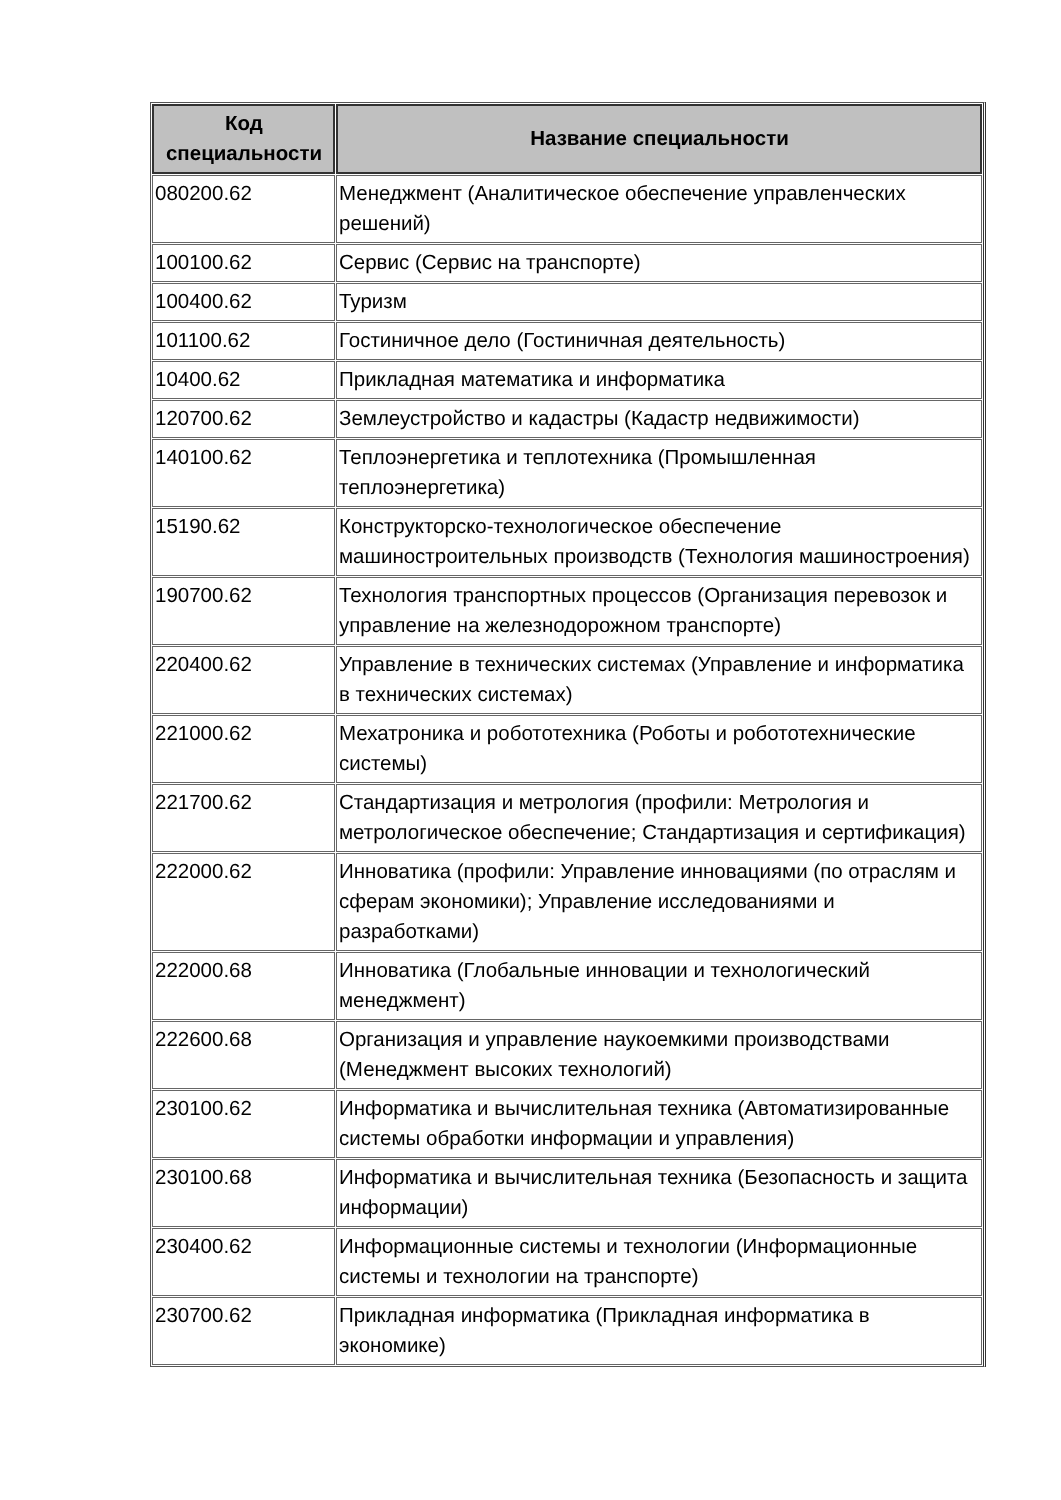| Код специальности | Название специальности |
| --- | --- |
| 080200.62 | Менеджмент (Аналитическое обеспечение управленческих решений) |
| 100100.62 | Сервис (Сервис на транспорте) |
| 100400.62 | Туризм |
| 101100.62 | Гостиничное дело (Гостиничная деятельность) |
| 10400.62 | Прикладная математика и информатика |
| 120700.62 | Землеустройство и кадастры (Кадастр недвижимости) |
| 140100.62 | Теплоэнергетика и теплотехника (Промышленная теплоэнергетика) |
| 15190.62 | Конструкторско-технологическое обеспечение машиностроительных производств (Технология машиностроения) |
| 190700.62 | Технология транспортных процессов (Организация перевозок и управление на железнодорожном транспорте) |
| 220400.62 | Управление в технических системах (Управление и информатика в технических системах) |
| 221000.62 | Мехатроника и робототехника (Роботы и робототехнические системы) |
| 221700.62 | Стандартизация и метрология (профили: Метрология и метрологическое обеспечение; Стандартизация и сертификация) |
| 222000.62 | Инноватика (профили: Управление инновациями (по отраслям и сферам экономики); Управление исследованиями и разработками) |
| 222000.68 | Инноватика (Глобальные инновации и технологический менеджмент) |
| 222600.68 | Организация и управление наукоемкими производствами (Менеджмент высоких технологий) |
| 230100.62 | Информатика и вычислительная техника (Автоматизированные системы обработки информации и управления) |
| 230100.68 | Информатика и вычислительная техника (Безопасность и защита информации) |
| 230400.62 | Информационные системы и технологии (Информационные системы и технологии на транспорте) |
| 230700.62 | Прикладная информатика (Прикладная информатика в экономике) |